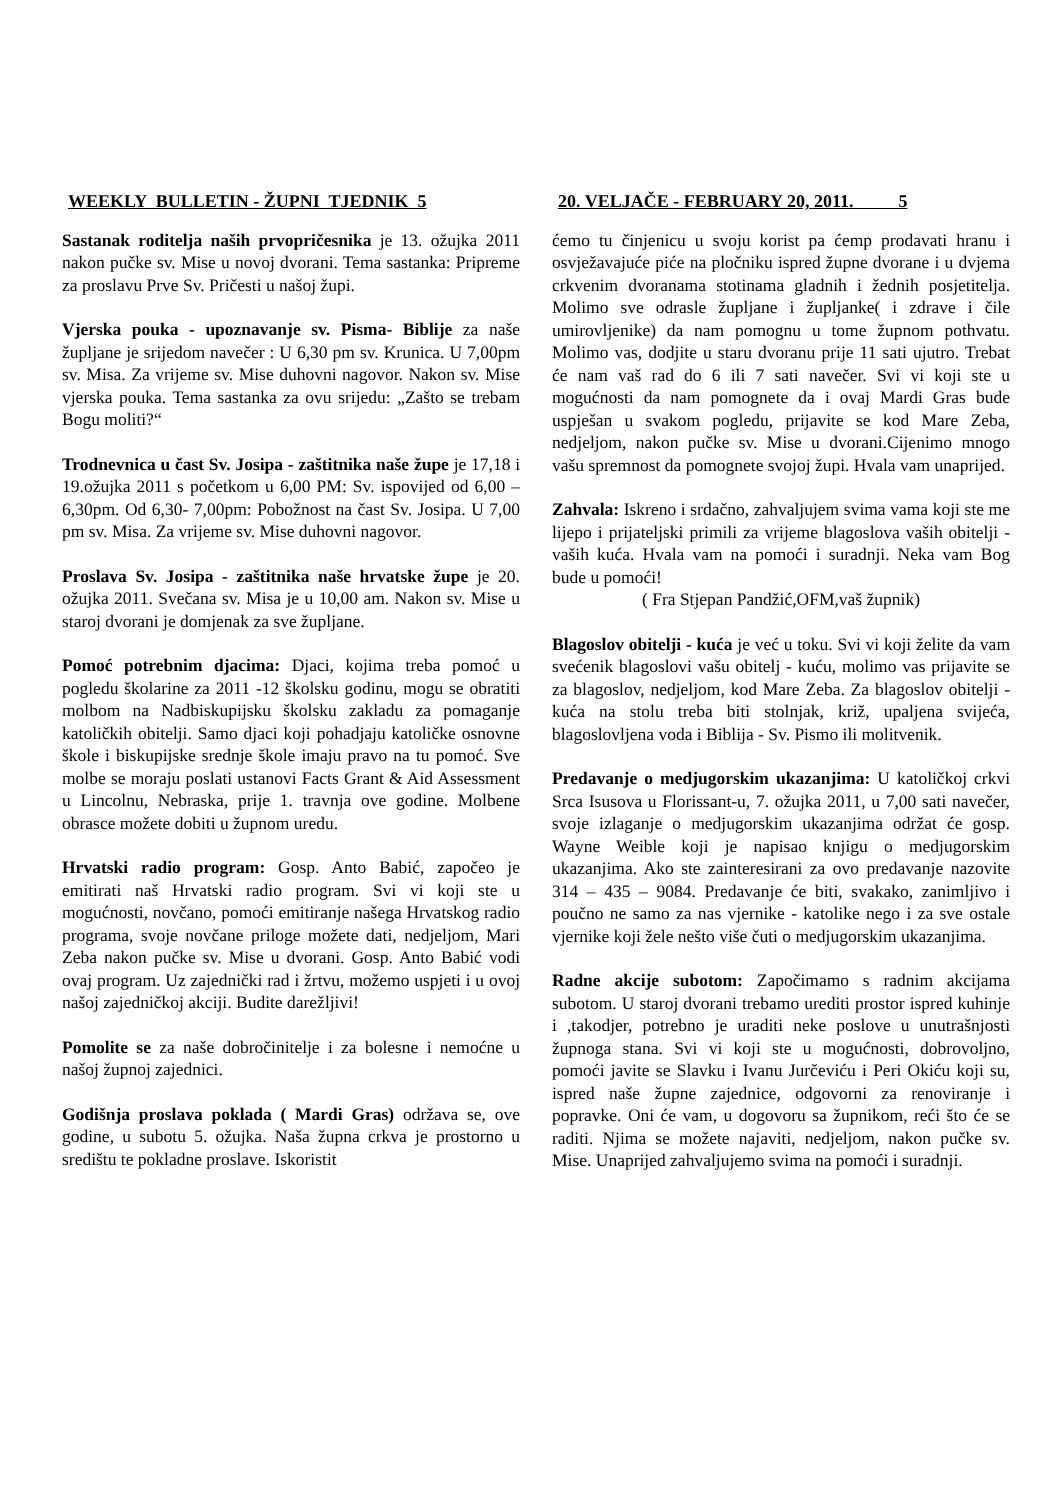WEEKLY BULLETIN - ŽUPNI TJEDNIK 5
Sastanak roditelja naših prvopričesnika je 13. ožujka 2011 nakon pučke sv. Mise u novoj dvorani. Tema sastanka: Pripreme za proslavu Prve Sv. Pričesti u našoj župi.
Vjerska pouka - upoznavanje sv. Pisma- Biblije za naše župljane je srijedom navečer : U 6,30 pm sv. Krunica. U 7,00pm sv. Misa. Za vrijeme sv. Mise duhovni nagovor. Nakon sv. Mise vjerska pouka. Tema sastanka za ovu srijedu: „Zašto se trebam Bogu moliti?“
Trodnevnica u čast Sv. Josipa - zaštitnika naše župe je 17,18 i 19.ožujka 2011 s početkom u 6,00 PM: Sv. ispovijed od 6,00 – 6,30pm. Od 6,30- 7,00pm: Pobožnost na čast Sv. Josipa. U 7,00 pm sv. Misa. Za vrijeme sv. Mise duhovni nagovor.
Proslava Sv. Josipa - zaštitnika naše hrvatske župe je 20. ožujka 2011. Svečana sv. Misa je u 10,00 am. Nakon sv. Mise u staroj dvorani je domjenak za sve župljane.
Pomoć potrebnim djacima: Djaci, kojima treba pomoć u pogledu školarine za 2011 -12 školsku godinu, mogu se obratiti molbom na Nadbiskupijsku školsku zakladu za pomaganje katoličkih obitelji. Samo djaci koji pohadjaju katoličke osnovne škole i biskupijske srednje škole imaju pravo na tu pomoć. Sve molbe se moraju poslati ustanovi Facts Grant & Aid Assessment u Lincolnu, Nebraska, prije 1. travnja ove godine. Molbene obrasce možete dobiti u župnom uredu.
Hrvatski radio program: Gosp. Anto Babić, započeo je emitirati naš Hrvatski radio program. Svi vi koji ste u mogućnosti, novčano, pomoći emitiranje našega Hrvatskog radio programa, svoje novčane priloge možete dati, nedjeljom, Mari Zeba nakon pučke sv. Mise u dvorani. Gosp. Anto Babić vodi ovaj program. Uz zajednički rad i žrtvu, možemo uspjeti i u ovoj našoj zajedničkoj akciji. Budite darežljivi!
Pomolite se za naše dobročinitelje i za bolesne i nemoćne u našoj župnoj zajednici.
Godišnja proslava poklada ( Mardi Gras) održava se, ove godine, u subotu 5. ožujka. Naša župna crkva je prostorno u središtu te pokladne proslave. Iskoristit
20. VELJAČE - FEBRUARY 20, 2011. 5
ćemo tu činjenicu u svoju korist pa ćemp prodavati hranu i osvježavajuće piće na pločniku ispred župne dvorane i u dvjema crkvenim dvoranama stotinama gladnih i žednih posjetitelja. Molimo sve odrasle župljane i župljanke( i zdrave i čile umirovljenike) da nam pomognu u tome župnom pothvatu. Molimo vas, dodjite u staru dvoranu prije 11 sati ujutro. Trebat će nam vaš rad do 6 ili 7 sati navečer. Svi vi koji ste u mogućnosti da nam pomognete da i ovaj Mardi Gras bude uspješan u svakom pogledu, prijavite se kod Mare Zeba, nedjeljom, nakon pučke sv. Mise u dvorani.Cijenimo mnogo vašu spremnost da pomognete svojoj župi. Hvala vam unaprijed.
Zahvala: Iskreno i srdačno, zahvaljujem svima vama koji ste me lijepo i prijateljski primili za vrijeme blagoslova vaših obitelji - vaših kuća. Hvala vam na pomoći i suradnji. Neka vam Bog bude u pomoći!
( Fra Stjepan Pandžić,OFM,vaš župnik)
Blagoslov obitelji - kuća je već u toku. Svi vi koji želite da vam svećenik blagoslovi vašu obitelj - kuću, molimo vas prijavite se za blagoslov, nedjeljom, kod Mare Zeba. Za blagoslov obitelji - kuća na stolu treba biti stolnjak, križ, upaljena svijeća, blagoslovljena voda i Biblija - Sv. Pismo ili molitvenik.
Predavanje o medjugorskim ukazanjima: U katoličkoj crkvi Srca Isusova u Florissant-u, 7. ožujka 2011, u 7,00 sati navečer, svoje izlaganje o medjugorskim ukazanjima održat će gosp. Wayne Weible koji je napisao knjigu o medjugorskim ukazanjima. Ako ste zainteresirani za ovo predavanje nazovite 314 – 435 – 9084. Predavanje će biti, svakako, zanimljivo i poučno ne samo za nas vjernike - katolike nego i za sve ostale vjernike koji žele nešto više čuti o medjugorskim ukazanjima.
Radne akcije subotom: Započimamo s radnim akcijama subotom. U staroj dvorani trebamo urediti prostor ispred kuhinje i ,takodjer, potrebno je uraditi neke poslove u unutrašnjosti župnoga stana. Svi vi koji ste u mogućnosti, dobrovoljno, pomoći javite se Slavku i Ivanu Jurčeviću i Peri Okiću koji su, ispred naše župne zajednice, odgovorni za renoviranje i popravke. Oni će vam, u dogovoru sa župnikom, reći što će se raditi. Njima se možete najaviti, nedjeljom, nakon pučke sv. Mise. Unaprijed zahvaljujemo svima na pomoći i suradnji.